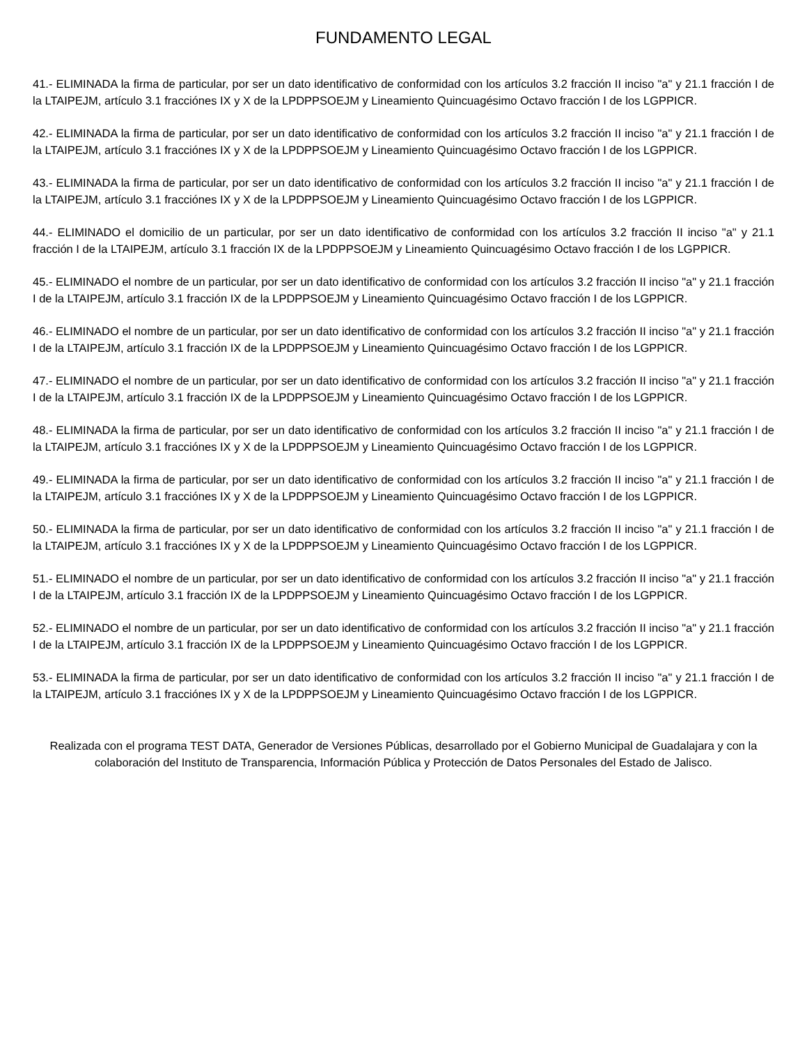FUNDAMENTO LEGAL
41.- ELIMINADA la firma de particular, por ser un dato identificativo de conformidad con los artículos 3.2 fracción II inciso "a" y 21.1 fracción I de la LTAIPEJM, artículo 3.1 fracciónes IX y X de la LPDPPSOEJM y Lineamiento Quincuagésimo Octavo fracción I de los LGPPICR.
42.- ELIMINADA la firma de particular, por ser un dato identificativo de conformidad con los artículos 3.2 fracción II inciso "a" y 21.1 fracción I de la LTAIPEJM, artículo 3.1 fracciónes IX y X de la LPDPPSOEJM y Lineamiento Quincuagésimo Octavo fracción I de los LGPPICR.
43.- ELIMINADA la firma de particular, por ser un dato identificativo de conformidad con los artículos 3.2 fracción II inciso "a" y 21.1 fracción I de la LTAIPEJM, artículo 3.1 fracciónes IX y X de la LPDPPSOEJM y Lineamiento Quincuagésimo Octavo fracción I de los LGPPICR.
44.- ELIMINADO el domicilio de un particular, por ser un dato identificativo de conformidad con los artículos 3.2 fracción II inciso "a" y 21.1 fracción I de la LTAIPEJM, artículo 3.1 fracción IX de la LPDPPSOEJM y Lineamiento Quincuagésimo Octavo fracción I de los LGPPICR.
45.- ELIMINADO el nombre de un particular, por ser un dato identificativo de conformidad con los artículos 3.2 fracción II inciso "a" y 21.1 fracción I de la LTAIPEJM, artículo 3.1 fracción IX de la LPDPPSOEJM y Lineamiento Quincuagésimo Octavo fracción I de los LGPPICR.
46.- ELIMINADO el nombre de un particular, por ser un dato identificativo de conformidad con los artículos 3.2 fracción II inciso "a" y 21.1 fracción I de la LTAIPEJM, artículo 3.1 fracción IX de la LPDPPSOEJM y Lineamiento Quincuagésimo Octavo fracción I de los LGPPICR.
47.- ELIMINADO el nombre de un particular, por ser un dato identificativo de conformidad con los artículos 3.2 fracción II inciso "a" y 21.1 fracción I de la LTAIPEJM, artículo 3.1 fracción IX de la LPDPPSOEJM y Lineamiento Quincuagésimo Octavo fracción I de los LGPPICR.
48.- ELIMINADA la firma de particular, por ser un dato identificativo de conformidad con los artículos 3.2 fracción II inciso "a" y 21.1 fracción I de la LTAIPEJM, artículo 3.1 fracciónes IX y X de la LPDPPSOEJM y Lineamiento Quincuagésimo Octavo fracción I de los LGPPICR.
49.- ELIMINADA la firma de particular, por ser un dato identificativo de conformidad con los artículos 3.2 fracción II inciso "a" y 21.1 fracción I de la LTAIPEJM, artículo 3.1 fracciónes IX y X de la LPDPPSOEJM y Lineamiento Quincuagésimo Octavo fracción I de los LGPPICR.
50.- ELIMINADA la firma de particular, por ser un dato identificativo de conformidad con los artículos 3.2 fracción II inciso "a" y 21.1 fracción I de la LTAIPEJM, artículo 3.1 fracciónes IX y X de la LPDPPSOEJM y Lineamiento Quincuagésimo Octavo fracción I de los LGPPICR.
51.- ELIMINADO el nombre de un particular, por ser un dato identificativo de conformidad con los artículos 3.2 fracción II inciso "a" y 21.1 fracción I de la LTAIPEJM, artículo 3.1 fracción IX de la LPDPPSOEJM y Lineamiento Quincuagésimo Octavo fracción I de los LGPPICR.
52.- ELIMINADO el nombre de un particular, por ser un dato identificativo de conformidad con los artículos 3.2 fracción II inciso "a" y 21.1 fracción I de la LTAIPEJM, artículo 3.1 fracción IX de la LPDPPSOEJM y Lineamiento Quincuagésimo Octavo fracción I de los LGPPICR.
53.- ELIMINADA la firma de particular, por ser un dato identificativo de conformidad con los artículos 3.2 fracción II inciso "a" y 21.1 fracción I de la LTAIPEJM, artículo 3.1 fracciónes IX y X de la LPDPPSOEJM y Lineamiento Quincuagésimo Octavo fracción I de los LGPPICR.
Realizada con el programa TEST DATA, Generador de Versiones Públicas, desarrollado por el Gobierno Municipal de Guadalajara y con la colaboración del Instituto de Transparencia, Información Pública y Protección de Datos Personales del Estado de Jalisco.